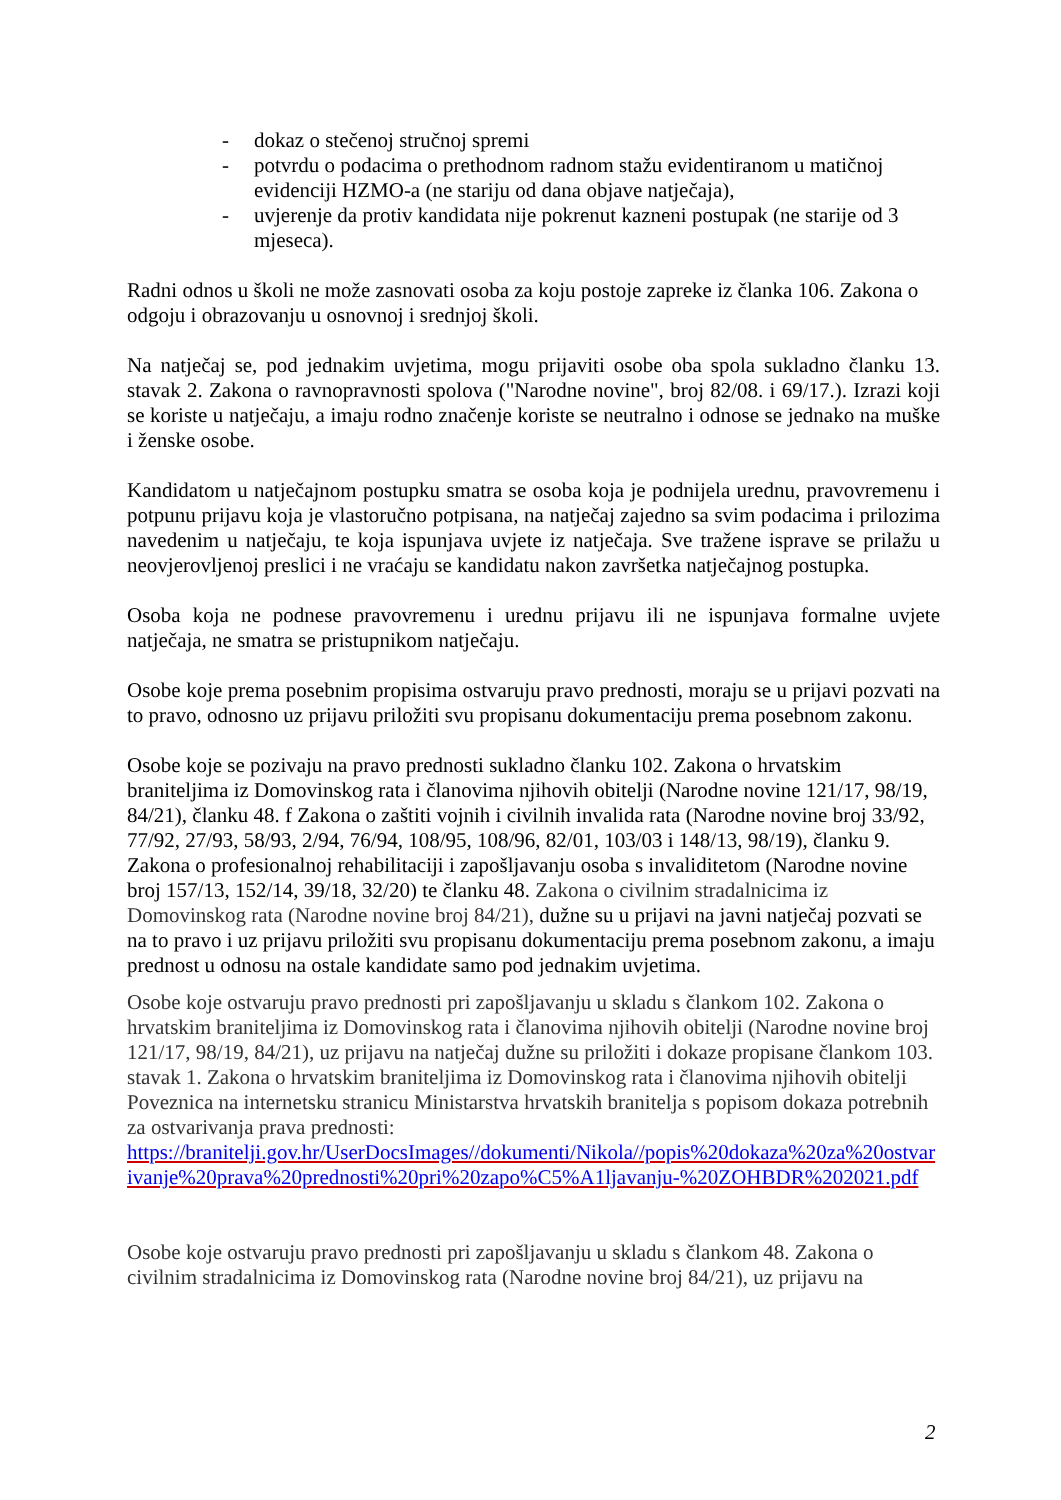- dokaz o stečenoj stručnoj spremi
- potvrdu o podacima o prethodnom radnom stažu evidentiranom u matičnoj evidenciji HZMO-a (ne stariju od dana objave natječaja),
- uvjerenje da protiv kandidata nije pokrenut kazneni postupak (ne starije od 3 mjeseca).
Radni odnos u školi ne može zasnovati osoba za koju postoje zapreke iz članka 106. Zakona o odgoju i obrazovanju u osnovnoj i srednjoj školi.
Na natječaj se, pod jednakim uvjetima, mogu prijaviti osobe oba spola sukladno članku 13. stavak 2. Zakona o ravnopravnosti spolova ("Narodne novine", broj 82/08. i 69/17.). Izrazi koji se koriste u natječaju, a imaju rodno značenje koriste se neutralno i odnose se jednako na muške i ženske osobe.
Kandidatom u natječajnom postupku smatra se osoba koja je podnijela urednu, pravovremenu i potpunu prijavu koja je vlastoručno potpisana, na natječaj zajedno sa svim podacima i prilozima navedenim u natječaju, te koja ispunjava uvjete iz natječaja. Sve tražene isprave se prilažu u neovjerovljenoj preslici i ne vraćaju se kandidatu nakon završetka natječajnog postupka.
Osoba koja ne podnese pravovremenu i urednu prijavu ili ne ispunjava formalne uvjete natječaja, ne smatra se pristupnikom natječaju.
Osobe koje prema posebnim propisima ostvaruju pravo prednosti, moraju se u prijavi pozvati na to pravo, odnosno uz prijavu priložiti svu propisanu dokumentaciju prema posebnom zakonu.
Osobe koje se pozivaju na pravo prednosti sukladno članku 102. Zakona o hrvatskim braniteljima iz Domovinskog rata i članovima njihovih obitelji (Narodne novine 121/17, 98/19, 84/21), članku 48. f Zakona o zaštiti vojnih i civilnih invalida rata (Narodne novine broj 33/92, 77/92, 27/93, 58/93, 2/94, 76/94, 108/95, 108/96, 82/01, 103/03 i 148/13, 98/19), članku 9. Zakona o profesionalnoj rehabilitaciji i zapošljavanju osoba s invaliditetom (Narodne novine broj 157/13, 152/14, 39/18, 32/20) te članku 48. Zakona o civilnim stradalnicima iz Domovinskog rata (Narodne novine broj 84/21), dužne su u prijavi na javni natječaj pozvati se na to pravo i uz prijavu priložiti svu propisanu dokumentaciju prema posebnom zakonu, a imaju prednost u odnosu na ostale kandidate samo pod jednakim uvjetima.
Osobe koje ostvaruju pravo prednosti pri zapošljavanju u skladu s člankom 102. Zakona o hrvatskim braniteljima iz Domovinskog rata i članovima njihovih obitelji (Narodne novine broj 121/17, 98/19, 84/21), uz prijavu na natječaj dužne su priložiti i dokaze propisane člankom 103. stavak 1. Zakona o hrvatskim braniteljima iz Domovinskog rata i članovima njihovih obitelji
Poveznica na internetsku stranicu Ministarstva hrvatskih branitelja s popisom dokaza potrebnih za ostvarivanja prava prednosti:
https://branitelji.gov.hr/UserDocsImages//dokumenti/Nikola//popis%20dokaza%20za%20ostvarivanje%20prava%20prednosti%20pri%20zapo%C5%A1ljavanju-%20ZOHBDR%202021.pdf
Osobe koje ostvaruju pravo prednosti pri zapošljavanju u skladu s člankom 48. Zakona o civilnim stradalnicima iz Domovinskog rata (Narodne novine broj 84/21), uz prijavu na
2